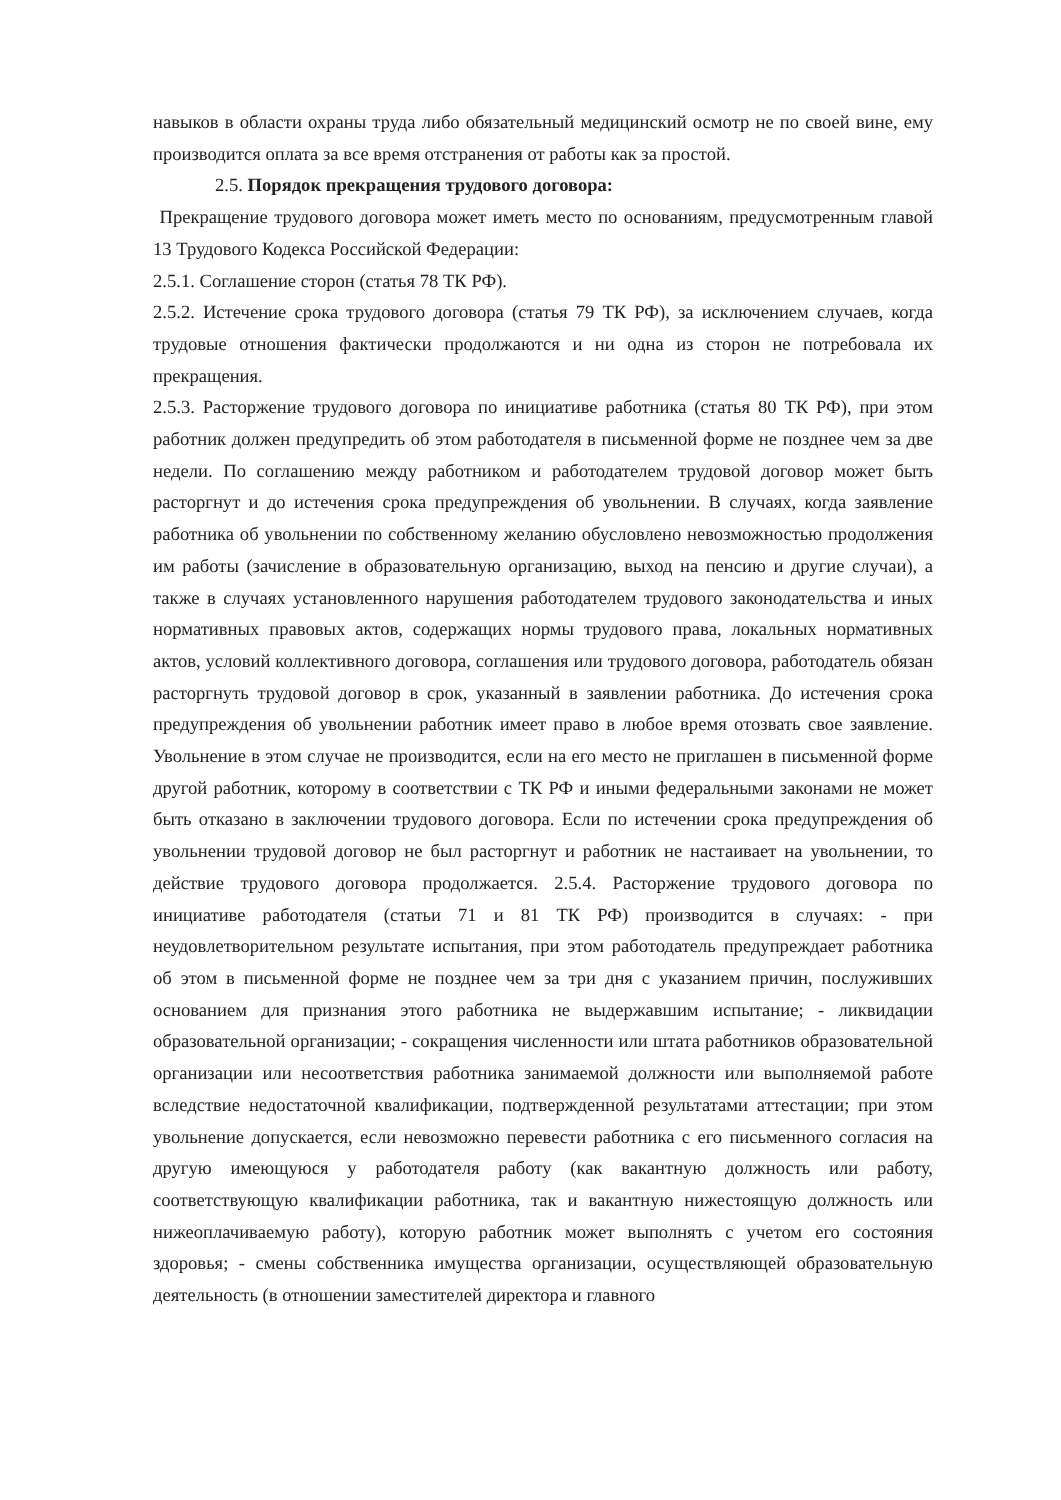навыков в области охраны труда либо обязательный медицинский осмотр не по своей вине, ему производится оплата за все время отстранения от работы как за простой.
2.5. Порядок прекращения трудового договора:
Прекращение трудового договора может иметь место по основаниям, предусмотренным главой 13 Трудового Кодекса Российской Федерации:
2.5.1. Соглашение сторон (статья 78 ТК РФ).
2.5.2. Истечение срока трудового договора (статья 79 ТК РФ), за исключением случаев, когда трудовые отношения фактически продолжаются и ни одна из сторон не потребовала их прекращения.
2.5.3. Расторжение трудового договора по инициативе работника (статья 80 ТК РФ), при этом работник должен предупредить об этом работодателя в письменной форме не позднее чем за две недели. По соглашению между работником и работодателем трудовой договор может быть расторгнут и до истечения срока предупреждения об увольнении. В случаях, когда заявление работника об увольнении по собственному желанию обусловлено невозможностью продолжения им работы (зачисление в образовательную организацию, выход на пенсию и другие случаи), а также в случаях установленного нарушения работодателем трудового законодательства и иных нормативных правовых актов, содержащих нормы трудового права, локальных нормативных актов, условий коллективного договора, соглашения или трудового договора, работодатель обязан расторгнуть трудовой договор в срок, указанный в заявлении работника. До истечения срока предупреждения об увольнении работник имеет право в любое время отозвать свое заявление. Увольнение в этом случае не производится, если на его место не приглашен в письменной форме другой работник, которому в соответствии с ТК РФ и иными федеральными законами не может быть отказано в заключении трудового договора. Если по истечении срока предупреждения об увольнении трудовой договор не был расторгнут и работник не настаивает на увольнении, то действие трудового договора продолжается. 2.5.4. Расторжение трудового договора по инициативе работодателя (статьи 71 и 81 ТК РФ) производится в случаях: - при неудовлетворительном результате испытания, при этом работодатель предупреждает работника об этом в письменной форме не позднее чем за три дня с указанием причин, послуживших основанием для признания этого работника не выдержавшим испытание; - ликвидации образовательной организации; - сокращения численности или штата работников образовательной организации или несоответствия работника занимаемой должности или выполняемой работе вследствие недостаточной квалификации, подтвержденной результатами аттестации; при этом увольнение допускается, если невозможно перевести работника с его письменного согласия на другую имеющуюся у работодателя работу (как вакантную должность или работу, соответствующую квалификации работника, так и вакантную нижестоящую должность или нижеоплачиваемую работу), которую работник может выполнять с учетом его состояния здоровья; - смены собственника имущества организации, осуществляющей образовательную деятельность (в отношении заместителей директора и главного